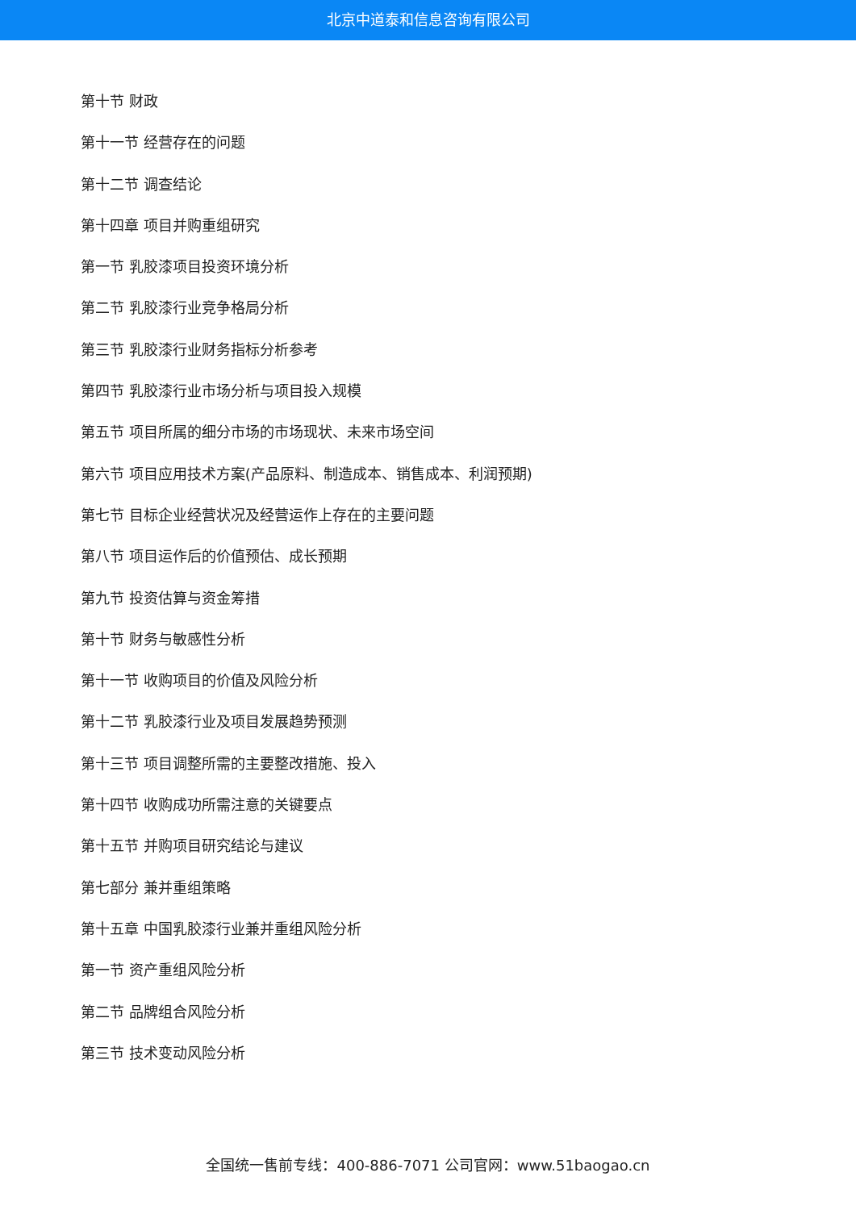北京中道泰和信息咨询有限公司
第十节 财政
第十一节 经营存在的问题
第十二节 调查结论
第十四章 项目并购重组研究
第一节 乳胶漆项目投资环境分析
第二节 乳胶漆行业竞争格局分析
第三节 乳胶漆行业财务指标分析参考
第四节 乳胶漆行业市场分析与项目投入规模
第五节 项目所属的细分市场的市场现状、未来市场空间
第六节 项目应用技术方案(产品原料、制造成本、销售成本、利润预期)
第七节 目标企业经营状况及经营运作上存在的主要问题
第八节 项目运作后的价值预估、成长预期
第九节 投资估算与资金筹措
第十节 财务与敏感性分析
第十一节 收购项目的价值及风险分析
第十二节 乳胶漆行业及项目发展趋势预测
第十三节 项目调整所需的主要整改措施、投入
第十四节 收购成功所需注意的关键要点
第十五节 并购项目研究结论与建议
第七部分 兼并重组策略
第十五章 中国乳胶漆行业兼并重组风险分析
第一节 资产重组风险分析
第二节 品牌组合风险分析
第三节 技术变动风险分析
全国统一售前专线：400-886-7071 公司官网：www.51baogao.cn